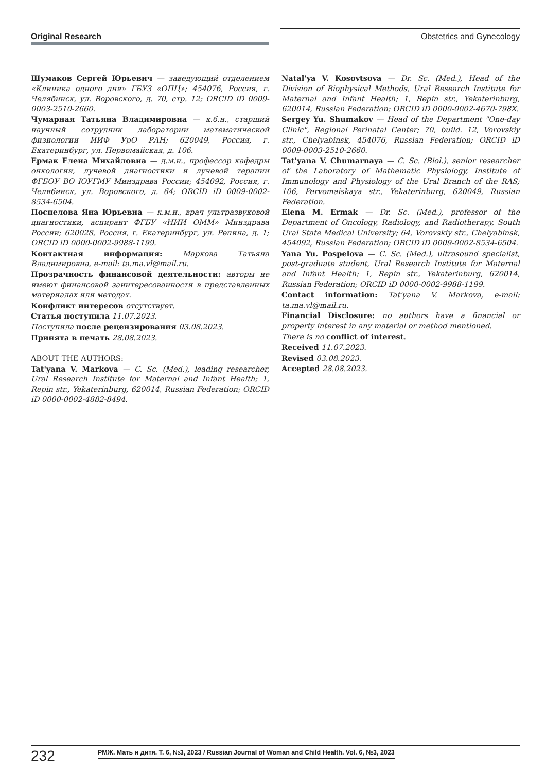Original Research Obstetrics and Gynecology
Шумаков Сергей Юрьевич — заведующий отделением «Клиника одного дня» ГБУЗ «ОПЦ»; 454076, Россия, г. Челябинск, ул. Воровского, д. 70, стр. 12; ORCID iD 0009-0003-2510-2660.
Чумарная Татьяна Владимировна — к.б.н., старший научный сотрудник лаборатории математической физиологии ИИФ УрО РАН; 620049, Россия, г. Екатеринбург, ул. Первомайская, д. 106.
Ермак Елена Михайловна — д.м.н., профессор кафедры онкологии, лучевой диагностики и лучевой терапии ФГБОУ ВО ЮУГМУ Минздрава России; 454092, Россия, г. Челябинск, ул. Воровского, д. 64; ORCID iD 0009-0002-8534-6504.
Поспелова Яна Юрьевна — к.м.н., врач ультразвуковой диагностики, аспирант ФГБУ «НИИ ОММ» Минздрава России; 620028, Россия, г. Екатеринбург, ул. Репина, д. 1; ORCID iD 0000-0002-9988-1199.
Контактная информация: Маркова Татьяна Владимировна, e-mail: ta.ma.vl@mail.ru.
Прозрачность финансовой деятельности: авторы не имеют финансовой заинтересованности в представленных материалах или методах.
Конфликт интересов отсутствует.
Статья поступила 11.07.2023.
Поступила после рецензирования 03.08.2023.
Принята в печать 28.08.2023.
ABOUT THE AUTHORS:
Tat'yana V. Markova — C. Sc. (Med.), leading researcher, Ural Research Institute for Maternal and Infant Health; 1, Repin str., Yekaterinburg, 620014, Russian Federation; ORCID iD 0000-0002-4882-8494.
Natal'ya V. Kosovtsova — Dr. Sc. (Med.), Head of the Division of Biophysical Methods, Ural Research Institute for Maternal and Infant Health; 1, Repin str., Yekaterinburg, 620014, Russian Federation; ORCID iD 0000-0002-4670-798X.
Sergey Yu. Shumakov — Head of the Department "One-day Clinic", Regional Perinatal Center; 70, build. 12, Vorovskiy str., Chelyabinsk, 454076, Russian Federation; ORCID iD 0009-0003-2510-2660.
Tat'yana V. Chumarnaya — C. Sc. (Biol.), senior researcher of the Laboratory of Mathematic Physiology, Institute of Immunology and Physiology of the Ural Branch of the RAS; 106, Pervomaiskaya str., Yekaterinburg, 620049, Russian Federation.
Elena M. Ermak — Dr. Sc. (Med.), professor of the Department of Oncology, Radiology, and Radiotherapy, South Ural State Medical University; 64, Vorovskiy str., Chelyabinsk, 454092, Russian Federation; ORCID iD 0009-0002-8534-6504.
Yana Yu. Pospelova — C. Sc. (Med.), ultrasound specialist, post-graduate student, Ural Research Institute for Maternal and Infant Health; 1, Repin str., Yekaterinburg, 620014, Russian Federation; ORCID iD 0000-0002-9988-1199.
Contact information: Tat'yana V. Markova, e-mail: ta.ma.vl@mail.ru.
Financial Disclosure: no authors have a financial or property interest in any material or method mentioned.
There is no conflict of interest.
Received 11.07.2023.
Revised 03.08.2023.
Accepted 28.08.2023.
232 РМЖ. Мать и дитя. Т. 6, №3, 2023 / Russian Journal of Woman and Child Health. Vol. 6, №3, 2023